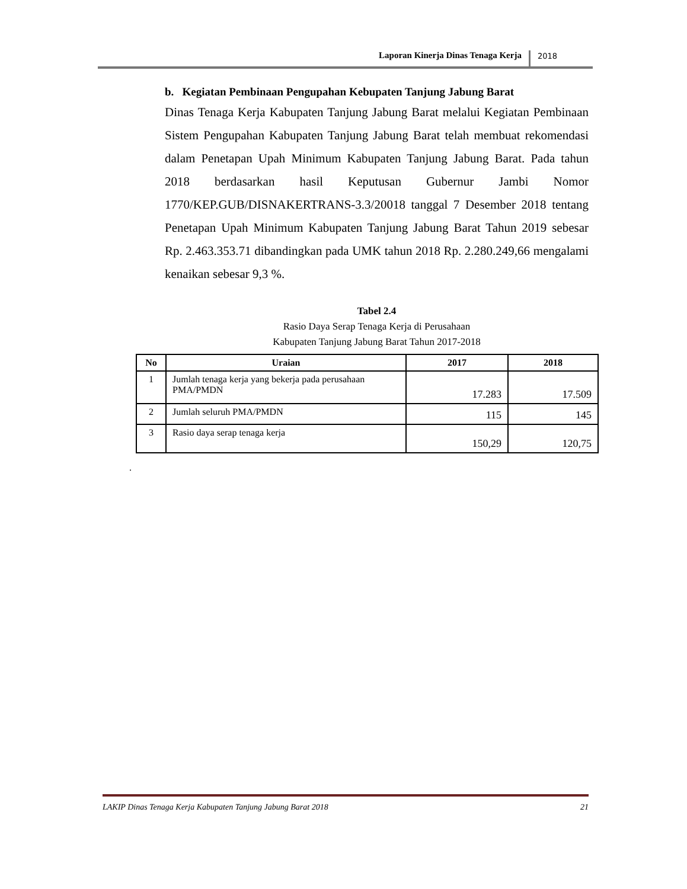Laporan Kinerja Dinas Tenaga Kerja 2018
b. Kegiatan Pembinaan Pengupahan Kebupaten Tanjung Jabung Barat
Dinas Tenaga Kerja Kabupaten Tanjung Jabung Barat melalui Kegiatan Pembinaan Sistem Pengupahan Kabupaten Tanjung Jabung Barat telah membuat rekomendasi dalam Penetapan Upah Minimum Kabupaten Tanjung Jabung Barat. Pada tahun 2018 berdasarkan hasil Keputusan Gubernur Jambi Nomor 1770/KEP.GUB/DISNAKERTRANS-3.3/20018 tanggal 7 Desember 2018 tentang Penetapan Upah Minimum Kabupaten Tanjung Jabung Barat Tahun 2019 sebesar Rp. 2.463.353.71 dibandingkan pada UMK tahun 2018 Rp. 2.280.249,66 mengalami kenaikan sebesar 9,3 %.
Tabel 2.4
Rasio Daya Serap Tenaga Kerja di Perusahaan
Kabupaten Tanjung Jabung Barat Tahun 2017-2018
| No | Uraian | 2017 | 2018 |
| --- | --- | --- | --- |
| 1 | Jumlah tenaga kerja yang bekerja pada perusahaan PMA/PMDN | 17.283 | 17.509 |
| 2 | Jumlah seluruh PMA/PMDN | 115 | 145 |
| 3 | Rasio daya serap tenaga kerja | 150,29 | 120,75 |
.
LAKIP Dinas Tenaga Kerja Kabupaten Tanjung Jabung Barat 2018 21